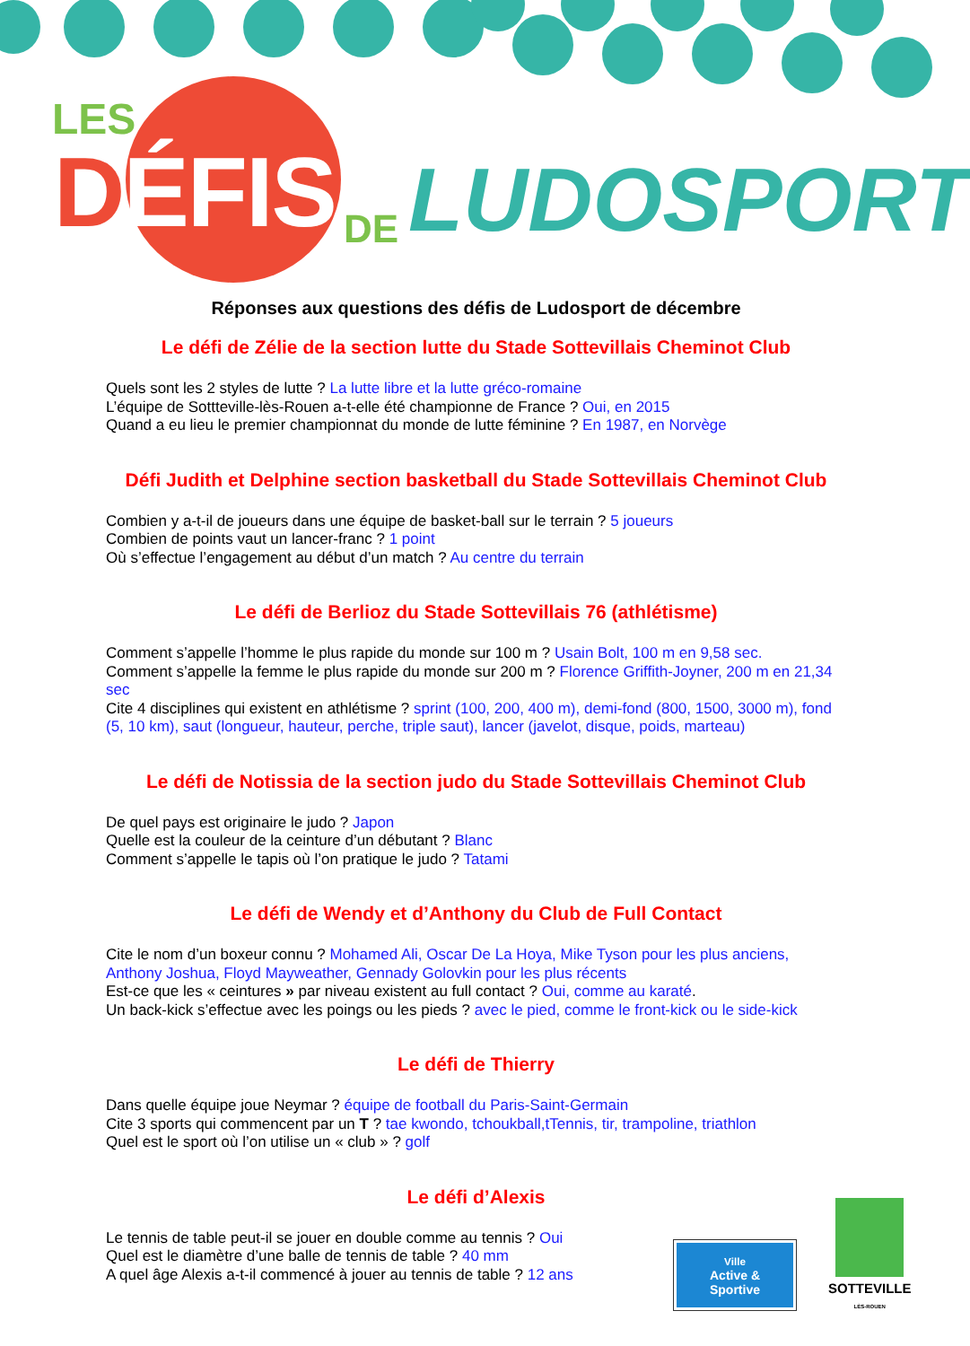LES
DÉFIS DE LUDOSPORT
Réponses aux questions des défis de Ludosport de décembre
Le défi de Zélie de la section lutte du Stade Sottevillais Cheminot Club
Quels sont les 2 styles de lutte ? La lutte libre et la lutte gréco-romaine
L’équipe de Sottteville-lès-Rouen a-t-elle été championne de France ? Oui, en 2015
Quand a eu lieu le premier championnat du monde de lutte féminine ? En 1987, en Norvège
Défi Judith et Delphine section basketball du Stade Sottevillais Cheminot Club
Combien y a-t-il de joueurs dans une équipe de basket-ball sur le terrain ? 5 joueurs
Combien de points vaut un lancer-franc ? 1 point
Où s’effectue l’engagement au début d’un match ? Au centre du terrain
Le défi de Berlioz du Stade Sottevillais 76 (athlétisme)
Comment s’appelle l’homme le plus rapide du monde sur 100 m ? Usain Bolt, 100 m en 9,58 sec.
Comment s’appelle la femme le plus rapide du monde sur 200 m ? Florence Griffith-Joyner, 200 m en 21,34 sec
Cite 4 disciplines qui existent en athlétisme ? sprint (100, 200, 400 m), demi-fond (800, 1500, 3000 m), fond (5, 10 km), saut (longueur, hauteur, perche, triple saut), lancer (javelot, disque, poids, marteau)
Le défi de Notissia de la section judo du Stade Sottevillais Cheminot Club
De quel pays est originaire le judo ? Japon
Quelle est la couleur de la ceinture d’un débutant ? Blanc
Comment s’appelle le tapis où l’on pratique le judo ? Tatami
Le défi de Wendy et d’Anthony du Club de Full Contact
Cite le nom d’un boxeur connu ? Mohamed Ali, Oscar De La Hoya, Mike Tyson pour les plus anciens, Anthony Joshua, Floyd Mayweather, Gennady Golovkin pour les plus récents
Est-ce que les « ceintures » par niveau existent au full contact ? Oui, comme au karaté.
Un back-kick s’effectue avec les poings ou les pieds ? avec le pied, comme le front-kick ou le side-kick
Le défi de Thierry
Dans quelle équipe joue Neymar ? équipe de football du Paris-Saint-Germain
Cite 3 sports qui commencent par un T ? tae kwondo, tchoukball,tTennis, tir, trampoline, triathlon
Quel est le sport où l’on utilise un « club » ? golf
Le défi d’Alexis
Le tennis de table peut-il se jouer en double comme au tennis ? Oui
Quel est le diamètre d’une balle de tennis de table ? 40 mm
A quel âge Alexis a-t-il commencé à jouer au tennis de table ? 12 ans
Ville
Active & Sportive
SOTTEVILLE
LÈS-ROUEN